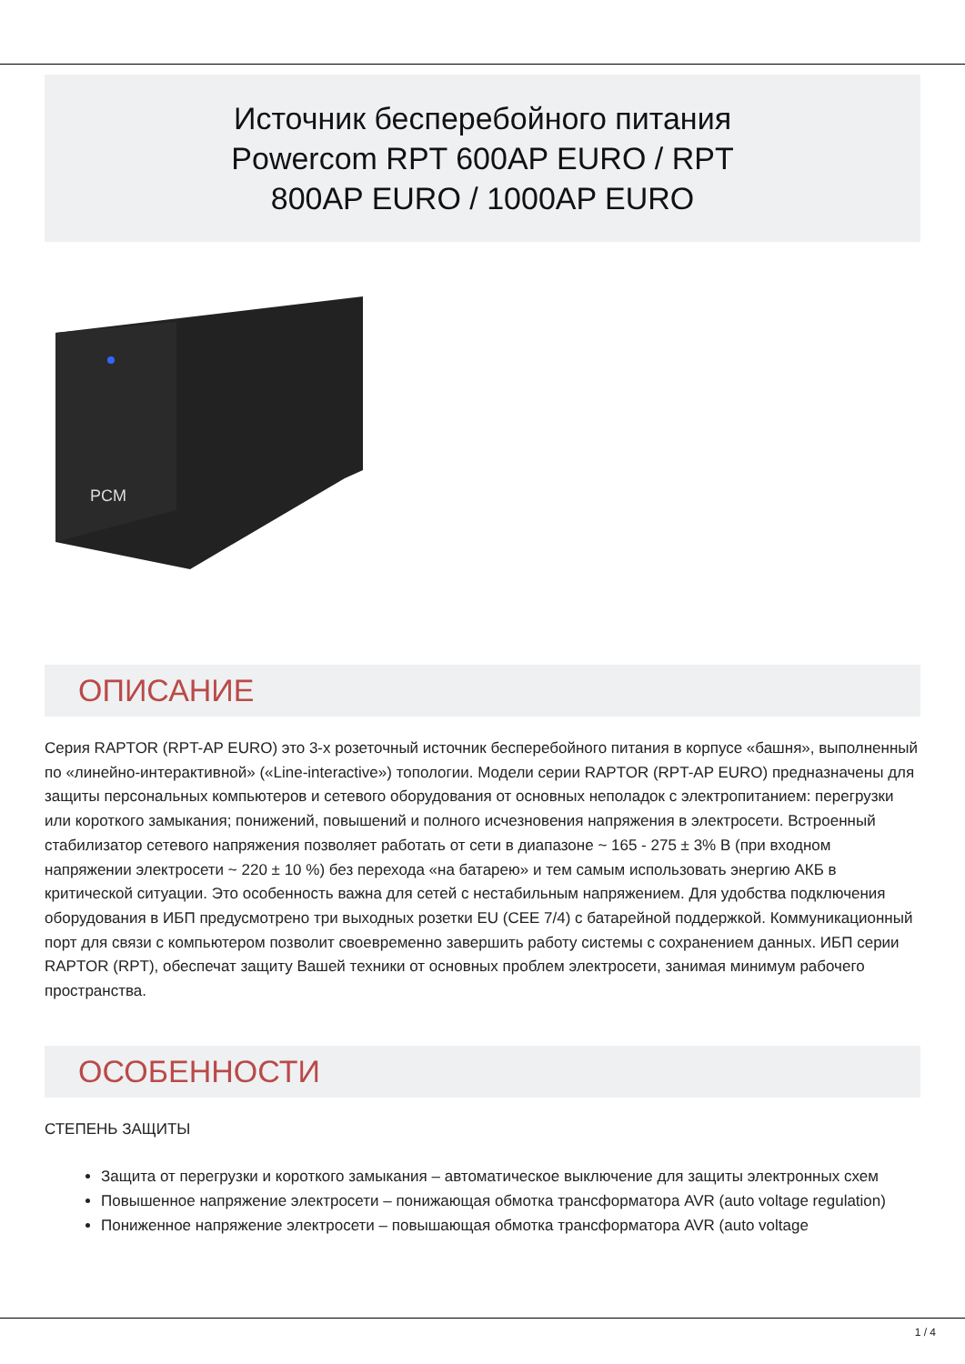Источник бесперебойного питания
Powercom RPT 600AP EURO / RPT
800AP EURO / 1000AP EURO
PCM
ОПИСАНИЕ
Серия RAPTOR (RPT-AP EURO) это 3-х розеточный источник бесперебойного питания в корпусе «башня», выполненный по «линейно-интерактивной» («Line-interactive») топологии. Модели серии RAPTOR (RPT-AP EURO) предназначены для защиты персональных компьютеров и сетевого оборудования от основных неполадок с электропитанием: перегрузки или короткого замыкания; понижений, повышений и полного исчезновения напряжения в электросети. Встроенный стабилизатор сетевого напряжения позволяет работать от сети в диапазоне ~ 165 - 275 ± 3% В (при входном напряжении электросети ~ 220 ± 10 %) без перехода «на батарею» и тем самым использовать энергию АКБ в критической ситуации. Это особенность важна для сетей с нестабильным напряжением. Для удобства подключения оборудования в ИБП предусмотрено три выходных розетки EU (CEE 7/4) с батарейной поддержкой. Коммуникационный порт для связи с компьютером позволит своевременно завершить работу системы с сохранением данных. ИБП серии RAPTOR (RPT), обеспечат защиту Вашей техники от основных проблем электросети, занимая минимум рабочего пространства.
ОСОБЕННОСТИ
СТЕПЕНЬ ЗАЩИТЫ
Защита от перегрузки и короткого замыкания – автоматическое выключение для защиты электронных схем
Повышенное напряжение электросети – понижающая обмотка трансформатора AVR (auto voltage regulation)
Пониженное напряжение электросети – повышающая обмотка трансформатора AVR (auto voltage
1 / 4